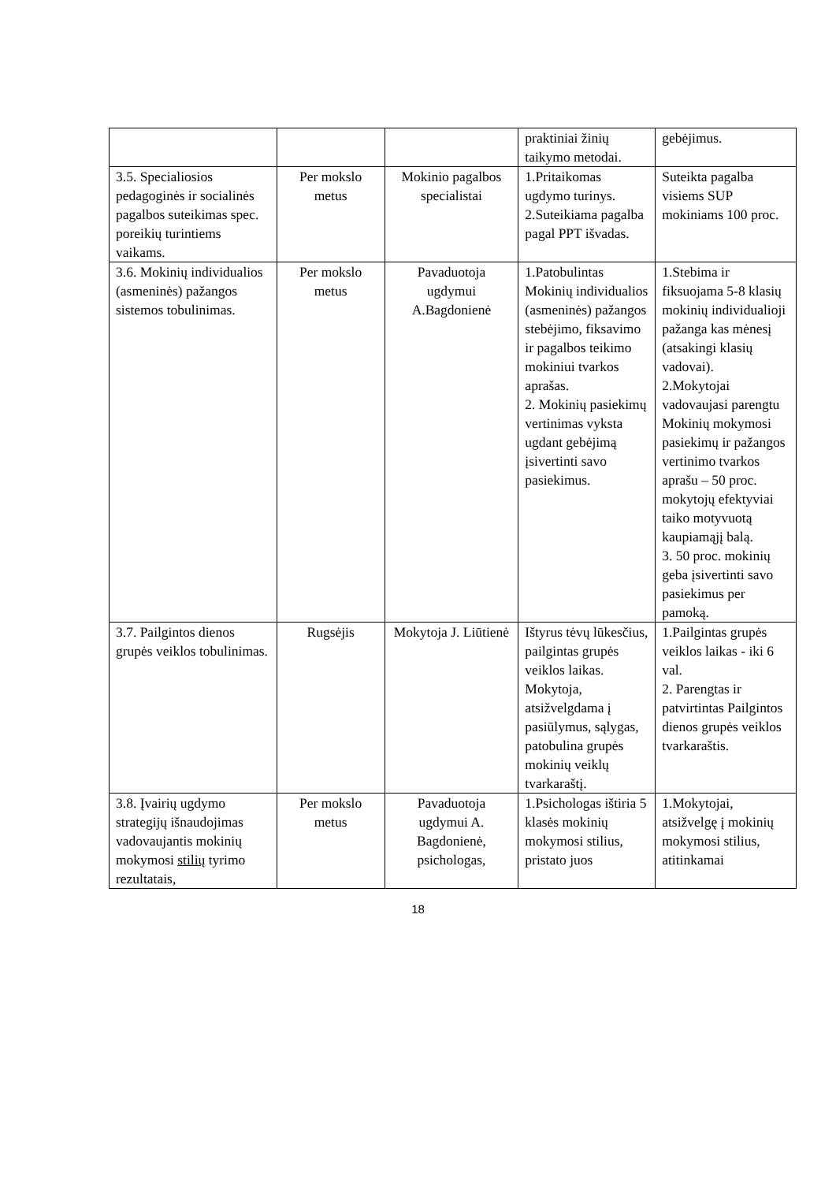| | | | praktiniai žinių taikymo metodai. | gebėjimus. |
| 3.5. Specialiosios pedagoginės ir socialinės pagalbos suteikimas spec. poreikių turintiems vaikams. | Per mokslo metus | Mokinio pagalbos specialistai | 1.Pritaikomas ugdymo turinys. 2.Suteikiama pagalba pagal PPT išvadas. | Suteikta pagalba visiems SUP mokiniams 100 proc. |
| 3.6. Mokinių individualios (asmeninės) pažangos sistemos tobulinimas. | Per mokslo metus | Pavaduotoja ugdymui A.Bagdonienė | 1.Patobulintas Mokinių individualios (asmeninės) pažangos stebėjimo, fiksavimo ir pagalbos teikimo mokiniui tvarkos aprašas. 2. Mokinių pasiekimų vertinimas vyksta ugdant gebėjimą įsivertinti savo pasiekimus. | 1.Stebima ir fiksuojama 5-8 klasių mokinių individualioji pažanga kas mėnesį (atsakingi klasių vadovai). 2.Mokytojai vadovaujasi parengtu Mokinių mokymosi pasiekimų ir pažangos vertinimo tvarkos aprašu – 50 proc. mokytojų efektyviai taiko motyvuotą kaupiamąjį balą. 3. 50 proc. mokinių geba įsivertinti savo pasiekimus per pamoką. |
| 3.7. Pailgintos dienos grupės veiklos tobulinimas. | Rugsėjis | Mokytoja J. Liūtienė | Ištyrus tėvų lūkesčius, pailgintas grupės veiklos laikas. Mokytoja, atsižvelgdama į pasiūlymus, sąlygas, patobulina grupės mokinių veiklų tvarkaraštį. | 1.Pailgintas grupės veiklos laikas - iki 6 val. 2. Parengtas ir patvirtintas Pailgintos dienos grupės veiklos tvarkaraštis. |
| 3.8. Įvairių ugdymo strategijų išnaudojimas vadovaujantis mokinių mokymosi stilių tyrimo rezultatais, | Per mokslo metus | Pavaduotoja ugdymui A. Bagdonienė, psichologas, | 1.Psichologas ištiria 5 klasės mokinių mokymosi stilius, pristato juos | 1.Mokytojai, atsižvelgę į mokinių mokymosi stilius, atitinkamai |
18